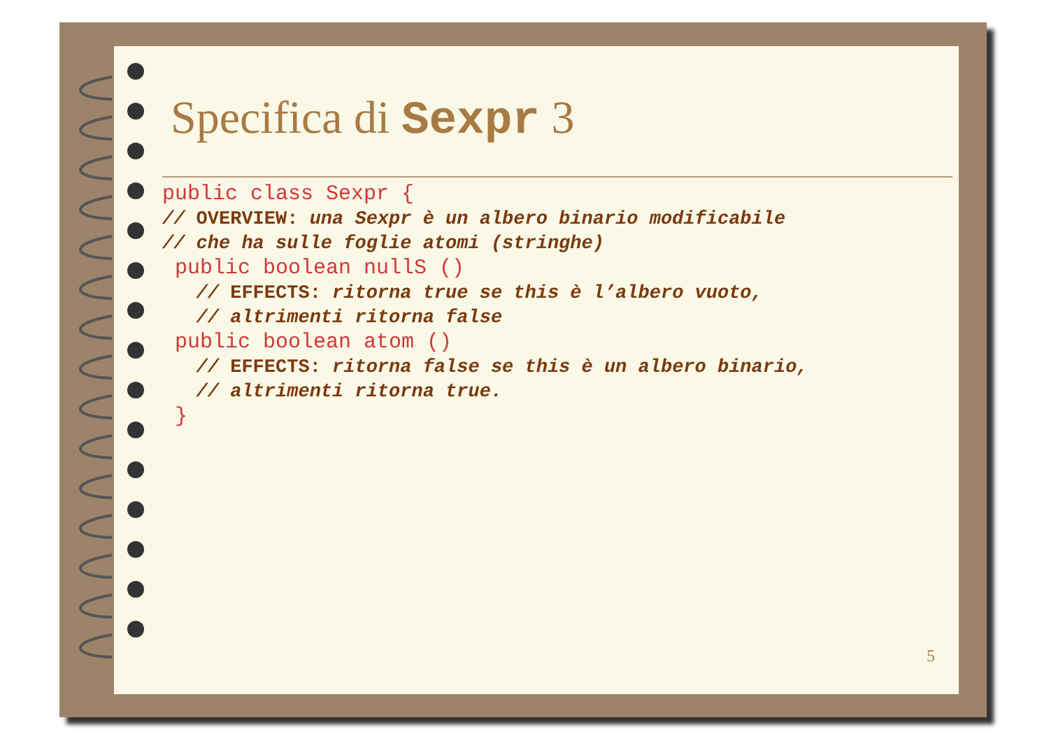Specifica di Sexpr 3
public class Sexpr {
// OVERVIEW: una Sexpr è un albero binario modificabile
// che ha sulle foglie atomi (stringhe)
 public boolean nullS ()
   // EFFECTS: ritorna true se this è l’albero vuoto,
   // altrimenti ritorna false
 public boolean atom ()
   // EFFECTS: ritorna false se this è un albero binario,
   // altrimenti ritorna true.
 }
5